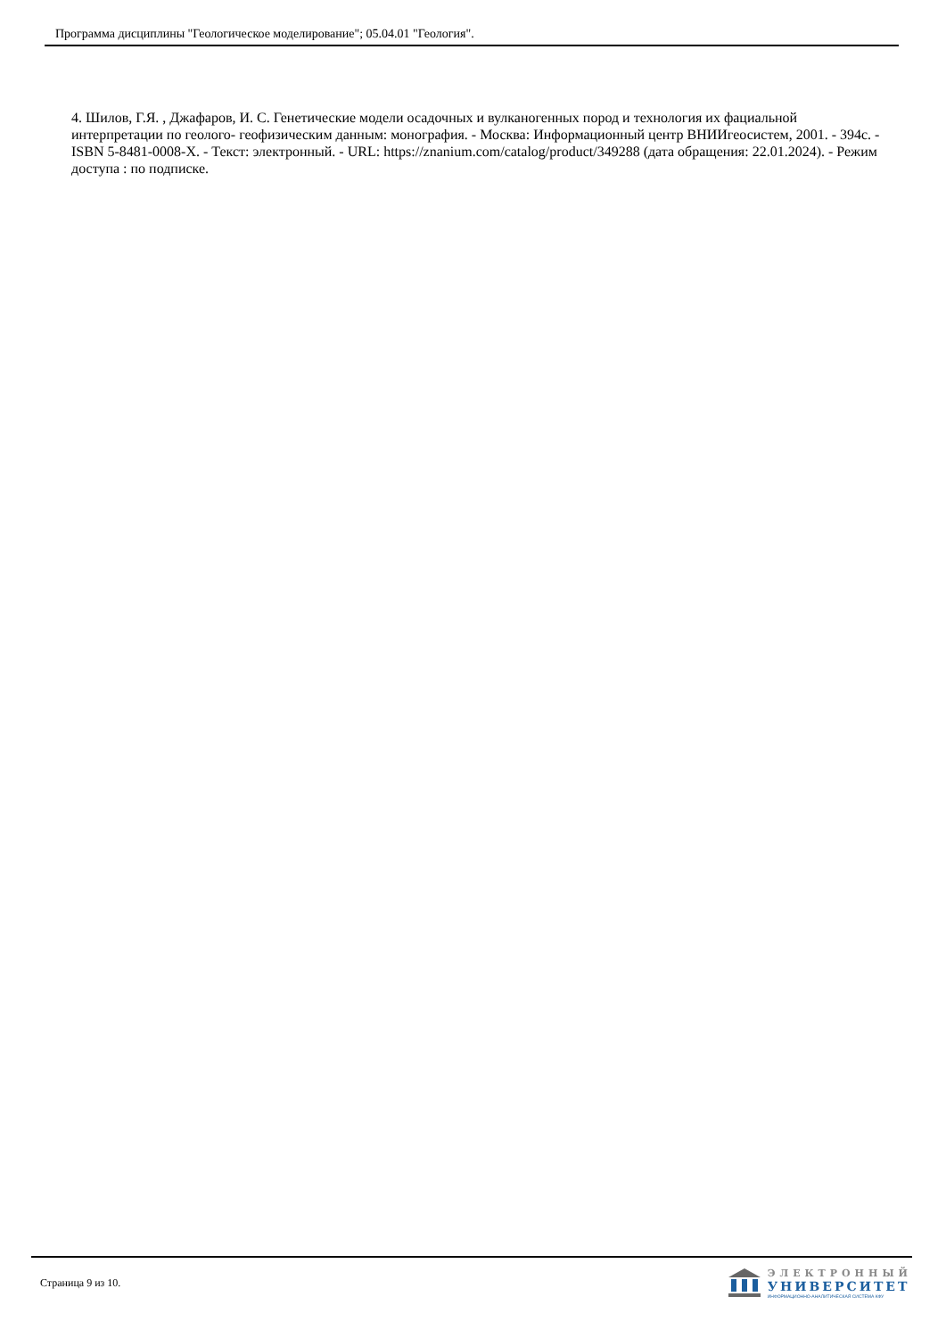Программа дисциплины "Геологическое моделирование"; 05.04.01 "Геология".
4. Шилов, Г.Я. , Джафаров, И. С. Генетические модели осадочных и вулканогенных пород и технология их фациальной интерпретации по геолого- геофизическим данным: монография. - Москва: Информационный центр ВНИИгеосистем, 2001. - 394с. - ISBN 5-8481-0008-X. - Текст: электронный. - URL: https://znanium.com/catalog/product/349288 (дата обращения: 22.01.2024). - Режим доступа : по подписке.
Страница 9 из 10.
ЭЛЕКТРОННЫЙ
УНИВЕРСИТЕТ
ИНФОРМАЦИОННО-АНАЛИТИЧЕСКАЯ СИСТЕМА КФУ